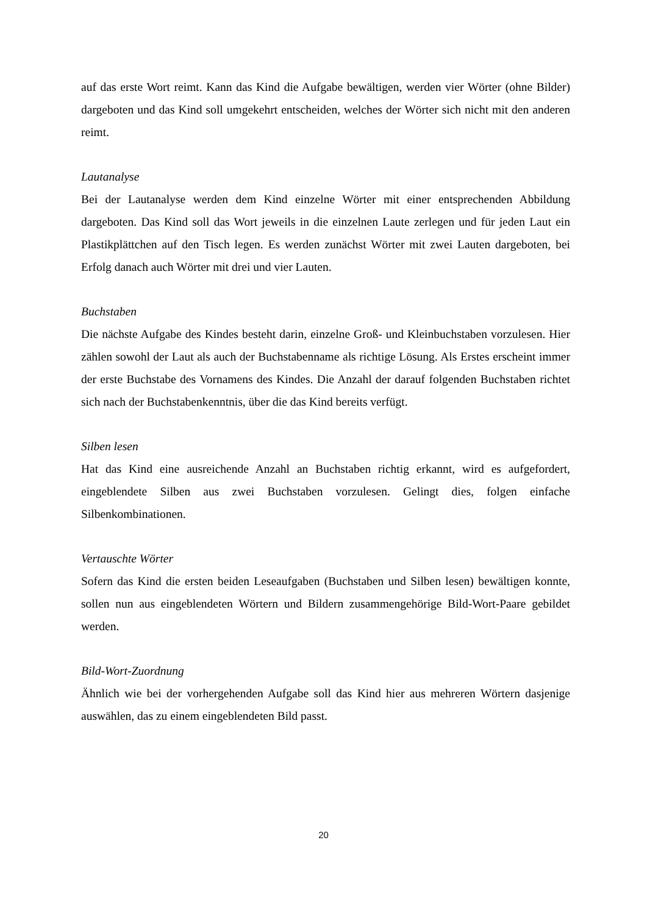auf das erste Wort reimt. Kann das Kind die Aufgabe bewältigen, werden vier Wörter (ohne Bilder) dargeboten und das Kind soll umgekehrt entscheiden, welches der Wörter sich nicht mit den anderen reimt.
Lautanalyse
Bei der Lautanalyse werden dem Kind einzelne Wörter mit einer entsprechenden Abbildung dargeboten. Das Kind soll das Wort jeweils in die einzelnen Laute zerlegen und für jeden Laut ein Plastikplättchen auf den Tisch legen. Es werden zunächst Wörter mit zwei Lauten dargeboten, bei Erfolg danach auch Wörter mit drei und vier Lauten.
Buchstaben
Die nächste Aufgabe des Kindes besteht darin, einzelne Groß- und Kleinbuchstaben vorzulesen. Hier zählen sowohl der Laut als auch der Buchstabenname als richtige Lösung. Als Erstes erscheint immer der erste Buchstabe des Vornamens des Kindes. Die Anzahl der darauf folgenden Buchstaben richtet sich nach der Buchstabenkenntnis, über die das Kind bereits verfügt.
Silben lesen
Hat das Kind eine ausreichende Anzahl an Buchstaben richtig erkannt, wird es aufgefordert, eingeblendete Silben aus zwei Buchstaben vorzulesen. Gelingt dies, folgen einfache Silbenkombinationen.
Vertauschte Wörter
Sofern das Kind die ersten beiden Leseaufgaben (Buchstaben und Silben lesen) bewältigen konnte, sollen nun aus eingeblendeten Wörtern und Bildern zusammengehörige Bild-Wort-Paare gebildet werden.
Bild-Wort-Zuordnung
Ähnlich wie bei der vorhergehenden Aufgabe soll das Kind hier aus mehreren Wörtern dasjenige auswählen, das zu einem eingeblendeten Bild passt.
20